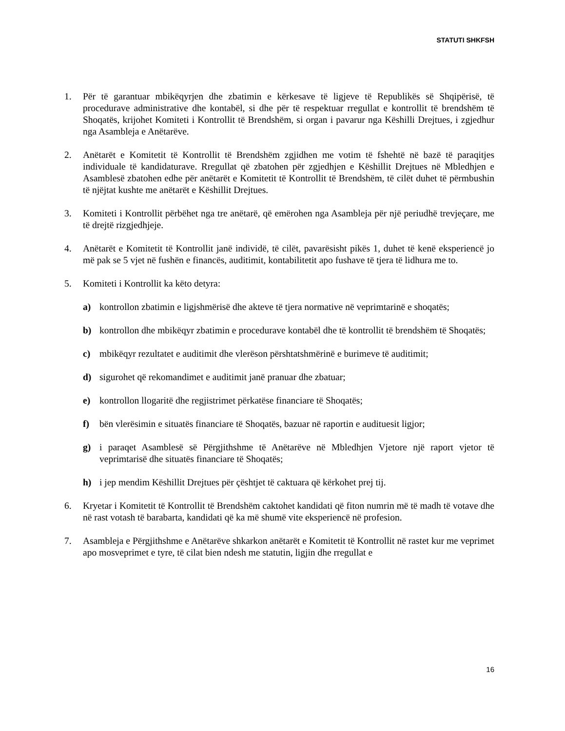STATUTI SHKFSH
1. Për të garantuar mbikëqyrjen dhe zbatimin e kërkesave të ligjeve të Republikës së Shqipërisë, të procedurave administrative dhe kontabël, si dhe për të respektuar rregullat e kontrollit të brendshëm të Shoqatës, krijohet Komiteti i Kontrollit të Brendshëm, si organ i pavarur nga Këshilli Drejtues, i zgjedhur nga Asambleja e Anëtarëve.
2. Anëtarët e Komitetit të Kontrollit të Brendshëm zgjidhen me votim të fshehtë në bazë të paraqitjes individuale të kandidaturave. Rregullat që zbatohen për zgjedhjen e Këshillit Drejtues në Mbledhjen e Asamblesë zbatohen edhe për anëtarët e Komitetit të Kontrollit të Brendshëm, të cilët duhet të përmbushin të njëjtat kushte me anëtarët e Këshillit Drejtues.
3. Komiteti i Kontrollit përbëhet nga tre anëtarë, që emërohen nga Asambleja për një periudhë trevjeçare, me të drejtë rizgjedhjeje.
4. Anëtarët e Komitetit të Kontrollit janë individë, të cilët, pavarësisht pikës 1, duhet të kenë eksperiencë jo më pak se 5 vjet në fushën e financës, auditimit, kontabilitetit apo fushave të tjera të lidhura me to.
5. Komiteti i Kontrollit ka këto detyra:
a) kontrollon zbatimin e ligjshmërisë dhe akteve të tjera normative në veprimtarinë e shoqatës;
b) kontrollon dhe mbikëqyr zbatimin e procedurave kontabël dhe të kontrollit të brendshëm të Shoqatës;
c) mbikëqyr rezultatet e auditimit dhe vlerëson përshtatshmërinë e burimeve të auditimit;
d) sigurohet që rekomandimet e auditimit janë pranuar dhe zbatuar;
e) kontrollon llogaritë dhe regjistrimet përkatëse financiare të Shoqatës;
f) bën vlerësimin e situatës financiare të Shoqatës, bazuar në raportin e audituesit ligjor;
g) i paraqet Asamblesë së Përgjithshme të Anëtarëve në Mbledhjen Vjetore një raport vjetor të veprimtarisë dhe situatës financiare të Shoqatës;
h) i jep mendim Këshillit Drejtues për çështjet të caktuara që kërkohet prej tij.
6. Kryetar i Komitetit të Kontrollit të Brendshëm caktohet kandidati që fiton numrin më të madh të votave dhe në rast votash të barabarta, kandidati që ka më shumë vite eksperiencë në profesion.
7. Asambleja e Përgjithshme e Anëtarëve shkarkon anëtarët e Komitetit të Kontrollit në rastet kur me veprimet apo mosveprimet e tyre, të cilat bien ndesh me statutin, ligjin dhe rregullat e
16